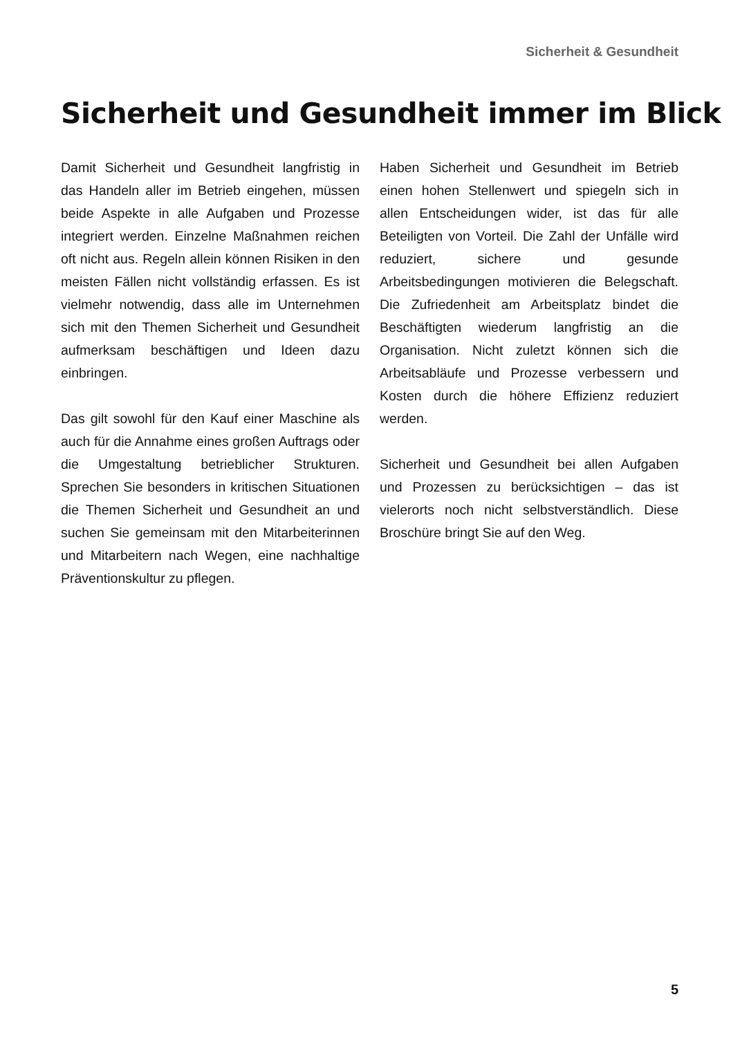Sicherheit & Gesundheit
Sicherheit und Gesundheit immer im Blick
Damit Sicherheit und Gesundheit langfristig in das Handeln aller im Betrieb eingehen, müssen beide Aspekte in alle Aufgaben und Prozesse integriert werden. Einzelne Maßnahmen reichen oft nicht aus. Regeln allein können Risiken in den meisten Fällen nicht vollständig erfassen. Es ist vielmehr notwendig, dass alle im Unternehmen sich mit den Themen Sicherheit und Gesundheit aufmerksam beschäftigen und Ideen dazu einbringen.
Das gilt sowohl für den Kauf einer Maschine als auch für die Annahme eines großen Auftrags oder die Umgestaltung betrieblicher Strukturen. Sprechen Sie besonders in kritischen Situationen die Themen Sicherheit und Gesundheit an und suchen Sie gemeinsam mit den Mitarbeiterinnen und Mitarbeitern nach Wegen, eine nachhaltige Präventionskultur zu pflegen.
Haben Sicherheit und Gesundheit im Betrieb einen hohen Stellenwert und spiegeln sich in allen Entscheidungen wider, ist das für alle Beteiligten von Vorteil. Die Zahl der Unfälle wird reduziert, sichere und gesunde Arbeitsbedingungen motivieren die Belegschaft. Die Zufriedenheit am Arbeitsplatz bindet die Beschäftigten wiederum langfristig an die Organisation. Nicht zuletzt können sich die Arbeitsabläufe und Prozesse verbessern und Kosten durch die höhere Effizienz reduziert werden.
Sicherheit und Gesundheit bei allen Aufgaben und Prozessen zu berücksichtigen – das ist vielerorts noch nicht selbstverständlich. Diese Broschüre bringt Sie auf den Weg.
5